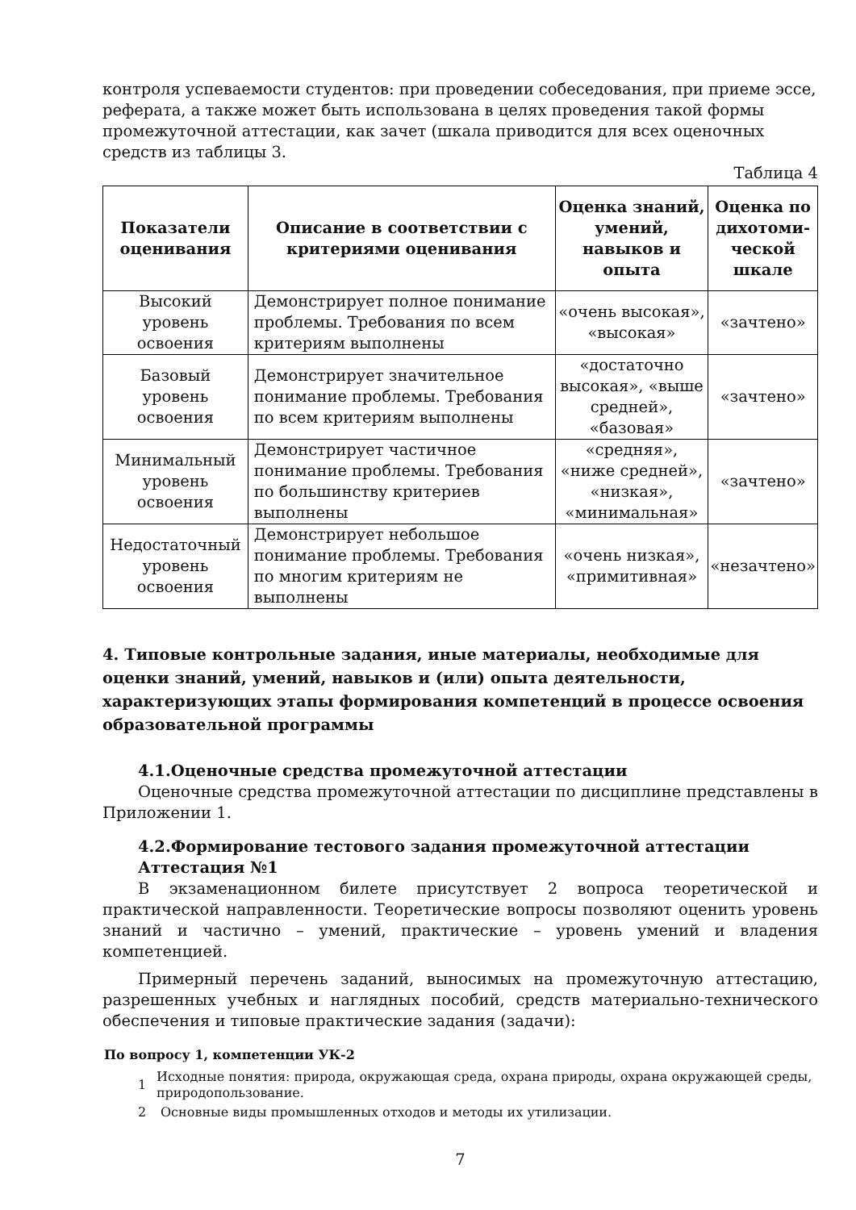контроля успеваемости студентов: при проведении собеседования, при приеме эссе, реферата, а также может быть использована в целях проведения такой формы промежуточной аттестации, как зачет (шкала приводится для всех оценочных средств из таблицы 3.
Таблица 4
| Показатели оценивания | Описание в соответствии с критериями оценивания | Оценка знаний, умений, навыков и опыта | Оценка по дихотоми-ческой шкале |
| --- | --- | --- | --- |
| Высокий уровень освоения | Демонстрирует полное понимание проблемы. Требования по всем критериям выполнены | «очень высокая», «высокая» | «зачтено» |
| Базовый уровень освоения | Демонстрирует значительное понимание проблемы. Требования по всем критериям выполнены | «достаточно высокая», «выше средней», «базовая» | «зачтено» |
| Минимальный уровень освоения | Демонстрирует частичное понимание проблемы. Требования по большинству критериев выполнены | «средняя», «ниже средней», «низкая», «минимальная» | «зачтено» |
| Недостаточный уровень освоения | Демонстрирует небольшое понимание проблемы. Требования по многим критериям не выполнены | «очень низкая», «примитивная» | «незачтено» |
4. Типовые контрольные задания, иные материалы, необходимые для оценки знаний, умений, навыков и (или) опыта деятельности, характеризующих этапы формирования компетенций в процессе освоения образовательной программы
4.1.Оценочные средства промежуточной аттестации
Оценочные средства промежуточной аттестации по дисциплине представлены в Приложении 1.
4.2.Формирование тестового задания промежуточной аттестации
Аттестация №1
В экзаменационном билете присутствует 2 вопроса теоретической и практической направленности. Теоретические вопросы позволяют оценить уровень знаний и частично – умений, практические – уровень умений и владения компетенцией.
Примерный перечень заданий, выносимых на промежуточную аттестацию, разрешенных учебных и наглядных пособий, средств материально-технического обеспечения и типовые практические задания (задачи):
По вопросу 1, компетенции УК-2
1 Исходные понятия: природа, окружающая среда, охрана природы, охрана окружающей среды, природопользование.
2 Основные виды промышленных отходов и методы их утилизации.
7